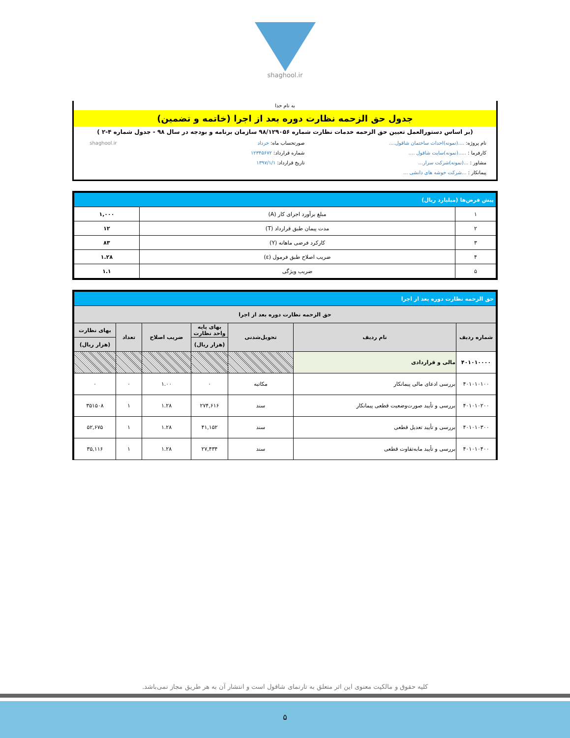shaghool.ir
به نام خدا
جدول حق الزحمه نظارت دوره بعد از اجرا (خاتمه و تضمین)
(بر اساس دستورالعمل تعیین حق الزحمه خدمات نظارت شماره ۹۸/۱۲۹۰۵۶ سازمان برنامه و بودجه در سال ۹۸ - جدول شماره ۴-۲ )
نام پروژه: ....(نمونه)احداث ساختمان شاقول....
کارفرما : .....(نمونه)سایت شاقول ....
مشاور : ...(نمونه)شرکت سرار...
پیمانکار : ...شرکت خوشه های دانشی ...
صورتحساب ماه: خرداد
شماره قرارداد: ۱۲۳۴۵۶۷۲
تاریخ قرارداد: ۱۳۹۷/۱/۱
shaghool.ir
| پیش فرض‌ها (میلیارد ریال) | | |
| ۱ | مبلغ برآورد اجرای کار (A) | ۱,۰۰۰ |
| ۲ | مدت پیمان طبق قرارداد (T) | ۱۲ |
| ۳ | کارکرد فرضی ماهانه (Y) | ۸۳ |
| ۴ | ضریب اصلاح طبق فرمول (ε) | ۱.۲۸ |
| ۵ | ضریب ویژگی | ۱.۱ |
| حق الزحمه نظارت دوره بعد از اجرا | | | | | | |
| حق الزحمه نظارت دوره بعد از اجرا | | | | | | |
| شماره ردیف | نام ردیف | تحویل‌شدنی | بهای پایه واحد نظارت | ضریب اصلاح | تعداد | بهای نظارت |
| | | | (هزار ریال) | | | (هزار ریال) |
| ۴۰۱۰۱۰۰۰۰ | مالی و قراردادی | | | | | |
| ۴۰۱۰۱۰۱۰۰ | بررسی ادعای مالی پیمانکار | مکاتبه | ۰ | ۱.۰۰ | ۰ | ۰ |
| ۴۰۱۰۱۰۲۰۰ | بررسی و تأیید صورت‌وضعیت قطعی پیمانکار | سند | ۲۷۴,۶۱۶ | ۱.۲۸ | ۱ | ۳۵۱۵۰۸ |
| ۴۰۱۰۱۰۳۰۰ | بررسی و تأیید تعدیل قطعی | سند | ۴۱,۱۵۲ | ۱.۲۸ | ۱ | ۵۲,۶۷۵ |
| ۴۰۱۰۱۰۴۰۰ | بررسی و تأیید مابه‌تفاوت قطعی | سند | ۲۷,۴۳۴ | ۱.۲۸ | ۱ | ۳۵,۱۱۶ |
کلیه حقوق و مالکیت معنوی این اثر متعلق به تارنمای شاقول است و انتشار آن به هر طریق مجاز نمی‌باشد.
۵